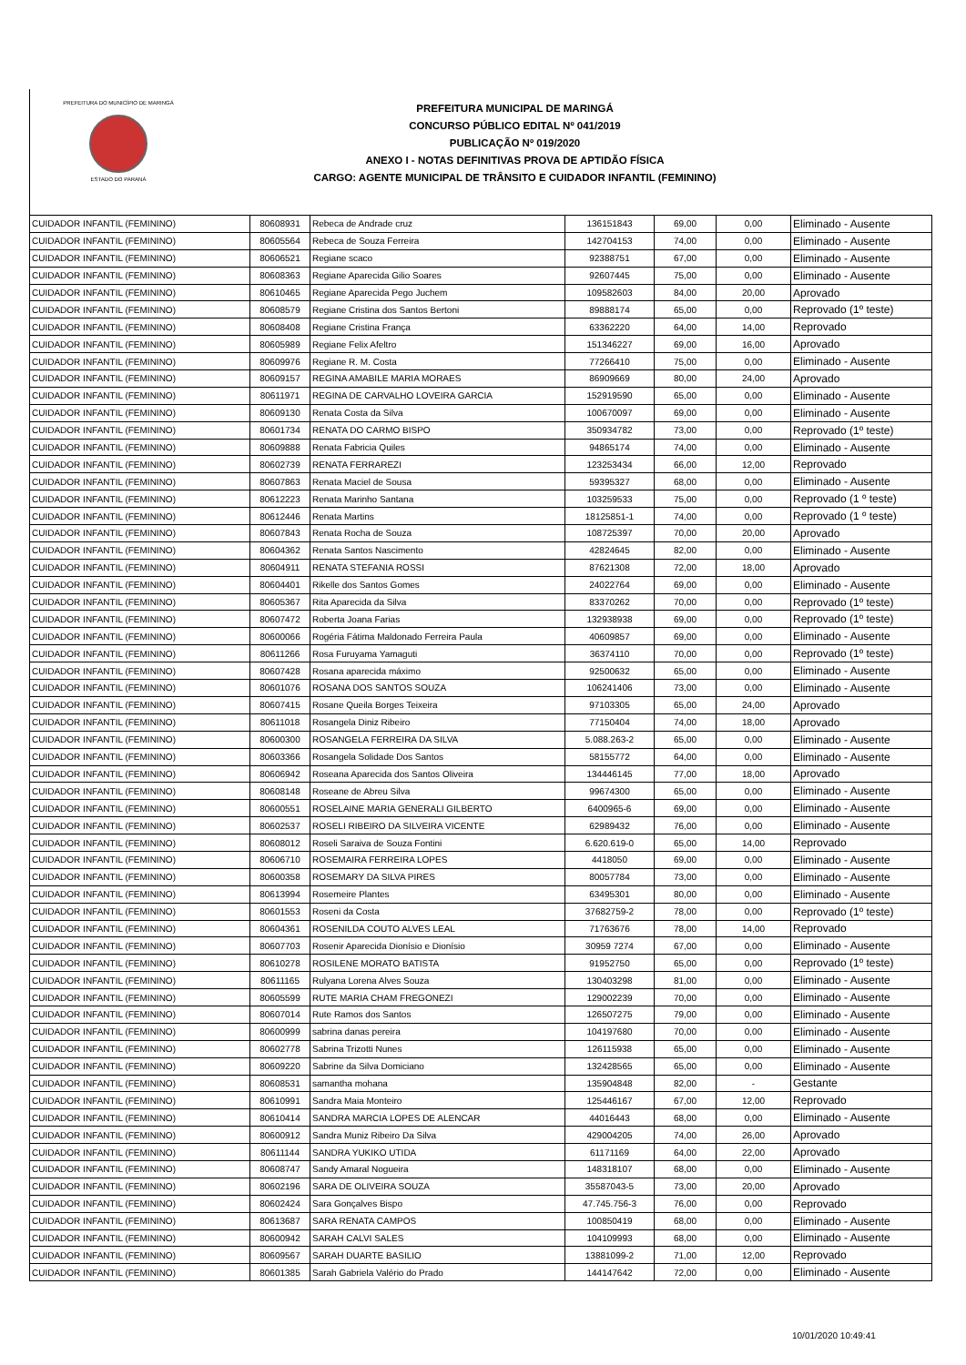PREFEITURA DO MUNICÍPIO DE MARINGÁ
ESTADO DO PARANÁ
PREFEITURA MUNICIPAL DE MARINGÁ
CONCURSO PÚBLICO EDITAL Nº 041/2019
PUBLICAÇÃO Nº 019/2020
ANEXO I - NOTAS DEFINITIVAS PROVA DE APTIDÃO FÍSICA
CARGO: AGENTE MUNICIPAL DE TRÂNSITO E CUIDADOR INFANTIL (FEMININO)
| CUIDADOR INFANTIL (FEMININO) | 80608931 | Rebeca de Andrade cruz | 136151843 | 69,00 | 0,00 | Eliminado - Ausente |
| CUIDADOR INFANTIL (FEMININO) | 80605564 | Rebeca de Souza Ferreira | 142704153 | 74,00 | 0,00 | Eliminado - Ausente |
| CUIDADOR INFANTIL (FEMININO) | 80606521 | Regiane scaco | 92388751 | 67,00 | 0,00 | Eliminado - Ausente |
| CUIDADOR INFANTIL (FEMININO) | 80608363 | Regiane Aparecida Gilio Soares | 92607445 | 75,00 | 0,00 | Eliminado - Ausente |
| CUIDADOR INFANTIL (FEMININO) | 80610465 | Regiane Aparecida Pego Juchem | 109582603 | 84,00 | 20,00 | Aprovado |
| CUIDADOR INFANTIL (FEMININO) | 80608579 | Regiane Cristina dos Santos Bertoni | 89888174 | 65,00 | 0,00 | Reprovado (1º teste) |
| CUIDADOR INFANTIL (FEMININO) | 80608408 | Regiane Cristina França | 63362220 | 64,00 | 14,00 | Reprovado |
| CUIDADOR INFANTIL (FEMININO) | 80605989 | Regiane Felix Afeltro | 151346227 | 69,00 | 16,00 | Aprovado |
| CUIDADOR INFANTIL (FEMININO) | 80609976 | Regiane R. M. Costa | 77266410 | 75,00 | 0,00 | Eliminado - Ausente |
| CUIDADOR INFANTIL (FEMININO) | 80609157 | REGINA AMABILE MARIA MORAES | 86909669 | 80,00 | 24,00 | Aprovado |
| CUIDADOR INFANTIL (FEMININO) | 80611971 | REGINA DE CARVALHO LOVEIRA GARCIA | 152919590 | 65,00 | 0,00 | Eliminado - Ausente |
| CUIDADOR INFANTIL (FEMININO) | 80609130 | Renata Costa da Silva | 100670097 | 69,00 | 0,00 | Eliminado - Ausente |
| CUIDADOR INFANTIL (FEMININO) | 80601734 | RENATA DO CARMO BISPO | 350934782 | 73,00 | 0,00 | Reprovado (1º teste) |
| CUIDADOR INFANTIL (FEMININO) | 80609888 | Renata Fabricia Quiles | 94865174 | 74,00 | 0,00 | Eliminado - Ausente |
| CUIDADOR INFANTIL (FEMININO) | 80602739 | RENATA FERRAREZI | 123253434 | 66,00 | 12,00 | Reprovado |
| CUIDADOR INFANTIL (FEMININO) | 80607863 | Renata Maciel de Sousa | 59395327 | 68,00 | 0,00 | Eliminado - Ausente |
| CUIDADOR INFANTIL (FEMININO) | 80612223 | Renata Marinho Santana | 103259533 | 75,00 | 0,00 | Reprovado (1 º teste) |
| CUIDADOR INFANTIL (FEMININO) | 80612446 | Renata Martins | 18125851-1 | 74,00 | 0,00 | Reprovado (1 º teste) |
| CUIDADOR INFANTIL (FEMININO) | 80607843 | Renata Rocha de Souza | 108725397 | 70,00 | 20,00 | Aprovado |
| CUIDADOR INFANTIL (FEMININO) | 80604362 | Renata Santos Nascimento | 42824645 | 82,00 | 0,00 | Eliminado - Ausente |
| CUIDADOR INFANTIL (FEMININO) | 80604911 | RENATA STEFANIA ROSSI | 87621308 | 72,00 | 18,00 | Aprovado |
| CUIDADOR INFANTIL (FEMININO) | 80604401 | Rikelle dos Santos Gomes | 24022764 | 69,00 | 0,00 | Eliminado - Ausente |
| CUIDADOR INFANTIL (FEMININO) | 80605367 | Rita Aparecida da Silva | 83370262 | 70,00 | 0,00 | Reprovado (1º teste) |
| CUIDADOR INFANTIL (FEMININO) | 80607472 | Roberta Joana Farias | 132938938 | 69,00 | 0,00 | Reprovado (1º teste) |
| CUIDADOR INFANTIL (FEMININO) | 80600066 | Rogéria Fátima Maldonado Ferreira Paula | 40609857 | 69,00 | 0,00 | Eliminado - Ausente |
| CUIDADOR INFANTIL (FEMININO) | 80611266 | Rosa Furuyama Yamaguti | 36374110 | 70,00 | 0,00 | Reprovado (1º teste) |
| CUIDADOR INFANTIL (FEMININO) | 80607428 | Rosana aparecida máximo | 92500632 | 65,00 | 0,00 | Eliminado - Ausente |
| CUIDADOR INFANTIL (FEMININO) | 80601076 | ROSANA DOS SANTOS SOUZA | 106241406 | 73,00 | 0,00 | Eliminado - Ausente |
| CUIDADOR INFANTIL (FEMININO) | 80607415 | Rosane Queila Borges Teixeira | 97103305 | 65,00 | 24,00 | Aprovado |
| CUIDADOR INFANTIL (FEMININO) | 80611018 | Rosangela Diniz Ribeiro | 77150404 | 74,00 | 18,00 | Aprovado |
| CUIDADOR INFANTIL (FEMININO) | 80600300 | ROSANGELA FERREIRA DA SILVA | 5.088.263-2 | 65,00 | 0,00 | Eliminado - Ausente |
| CUIDADOR INFANTIL (FEMININO) | 80603366 | Rosangela Solidade Dos Santos | 58155772 | 64,00 | 0,00 | Eliminado - Ausente |
| CUIDADOR INFANTIL (FEMININO) | 80606942 | Roseana Aparecida dos Santos Oliveira | 134446145 | 77,00 | 18,00 | Aprovado |
| CUIDADOR INFANTIL (FEMININO) | 80608148 | Roseane de Abreu Silva | 99674300 | 65,00 | 0,00 | Eliminado - Ausente |
| CUIDADOR INFANTIL (FEMININO) | 80600551 | ROSELAINE MARIA GENERALI GILBERTO | 6400965-6 | 69,00 | 0,00 | Eliminado - Ausente |
| CUIDADOR INFANTIL (FEMININO) | 80602537 | ROSELI RIBEIRO DA SILVEIRA VICENTE | 62989432 | 76,00 | 0,00 | Eliminado - Ausente |
| CUIDADOR INFANTIL (FEMININO) | 80608012 | Roseli Saraiva de Souza Fontini | 6.620.619-0 | 65,00 | 14,00 | Reprovado |
| CUIDADOR INFANTIL (FEMININO) | 80606710 | ROSEMAIRA FERREIRA LOPES | 4418050 | 69,00 | 0,00 | Eliminado - Ausente |
| CUIDADOR INFANTIL (FEMININO) | 80600358 | ROSEMARY DA SILVA PIRES | 80057784 | 73,00 | 0,00 | Eliminado - Ausente |
| CUIDADOR INFANTIL (FEMININO) | 80613994 | Rosemeire Plantes | 63495301 | 80,00 | 0,00 | Eliminado - Ausente |
| CUIDADOR INFANTIL (FEMININO) | 80601553 | Roseni da Costa | 37682759-2 | 78,00 | 0,00 | Reprovado (1º teste) |
| CUIDADOR INFANTIL (FEMININO) | 80604361 | ROSENILDA COUTO ALVES LEAL | 71763676 | 78,00 | 14,00 | Reprovado |
| CUIDADOR INFANTIL (FEMININO) | 80607703 | Rosenir Aparecida Dionísio e Dionísio | 30959 7274 | 67,00 | 0,00 | Eliminado - Ausente |
| CUIDADOR INFANTIL (FEMININO) | 80610278 | ROSILENE MORATO BATISTA | 91952750 | 65,00 | 0,00 | Reprovado (1º teste) |
| CUIDADOR INFANTIL (FEMININO) | 80611165 | Rulyana Lorena Alves Souza | 130403298 | 81,00 | 0,00 | Eliminado - Ausente |
| CUIDADOR INFANTIL (FEMININO) | 80605599 | RUTE MARIA CHAM FREGONEZI | 129002239 | 70,00 | 0,00 | Eliminado - Ausente |
| CUIDADOR INFANTIL (FEMININO) | 80607014 | Rute Ramos dos Santos | 126507275 | 79,00 | 0,00 | Eliminado - Ausente |
| CUIDADOR INFANTIL (FEMININO) | 80600999 | sabrina danas pereira | 104197680 | 70,00 | 0,00 | Eliminado - Ausente |
| CUIDADOR INFANTIL (FEMININO) | 80602778 | Sabrina Trizotti Nunes | 126115938 | 65,00 | 0,00 | Eliminado - Ausente |
| CUIDADOR INFANTIL (FEMININO) | 80609220 | Sabrine da Silva Domiciano | 132428565 | 65,00 | 0,00 | Eliminado - Ausente |
| CUIDADOR INFANTIL (FEMININO) | 80608531 | samantha mohana | 135904848 | 82,00 | - | Gestante |
| CUIDADOR INFANTIL (FEMININO) | 80610991 | Sandra Maia Monteiro | 125446167 | 67,00 | 12,00 | Reprovado |
| CUIDADOR INFANTIL (FEMININO) | 80610414 | SANDRA MARCIA LOPES DE ALENCAR | 44016443 | 68,00 | 0,00 | Eliminado - Ausente |
| CUIDADOR INFANTIL (FEMININO) | 80600912 | Sandra Muniz Ribeiro Da Silva | 429004205 | 74,00 | 26,00 | Aprovado |
| CUIDADOR INFANTIL (FEMININO) | 80611144 | SANDRA YUKIKO UTIDA | 61171169 | 64,00 | 22,00 | Aprovado |
| CUIDADOR INFANTIL (FEMININO) | 80608747 | Sandy Amaral Nogueira | 148318107 | 68,00 | 0,00 | Eliminado - Ausente |
| CUIDADOR INFANTIL (FEMININO) | 80602196 | SARA DE OLIVEIRA SOUZA | 35587043-5 | 73,00 | 20,00 | Aprovado |
| CUIDADOR INFANTIL (FEMININO) | 80602424 | Sara Gonçalves Bispo | 47.745.756-3 | 76,00 | 0,00 | Reprovado |
| CUIDADOR INFANTIL (FEMININO) | 80613687 | SARA RENATA CAMPOS | 100850419 | 68,00 | 0,00 | Eliminado - Ausente |
| CUIDADOR INFANTIL (FEMININO) | 80600942 | SARAH CALVI SALES | 104109993 | 68,00 | 0,00 | Eliminado - Ausente |
| CUIDADOR INFANTIL (FEMININO) | 80609567 | SARAH DUARTE BASILIO | 13881099-2 | 71,00 | 12,00 | Reprovado |
| CUIDADOR INFANTIL (FEMININO) | 80601385 | Sarah Gabriela Valério do Prado | 144147642 | 72,00 | 0,00 | Eliminado - Ausente |
10/01/2020 10:49:41